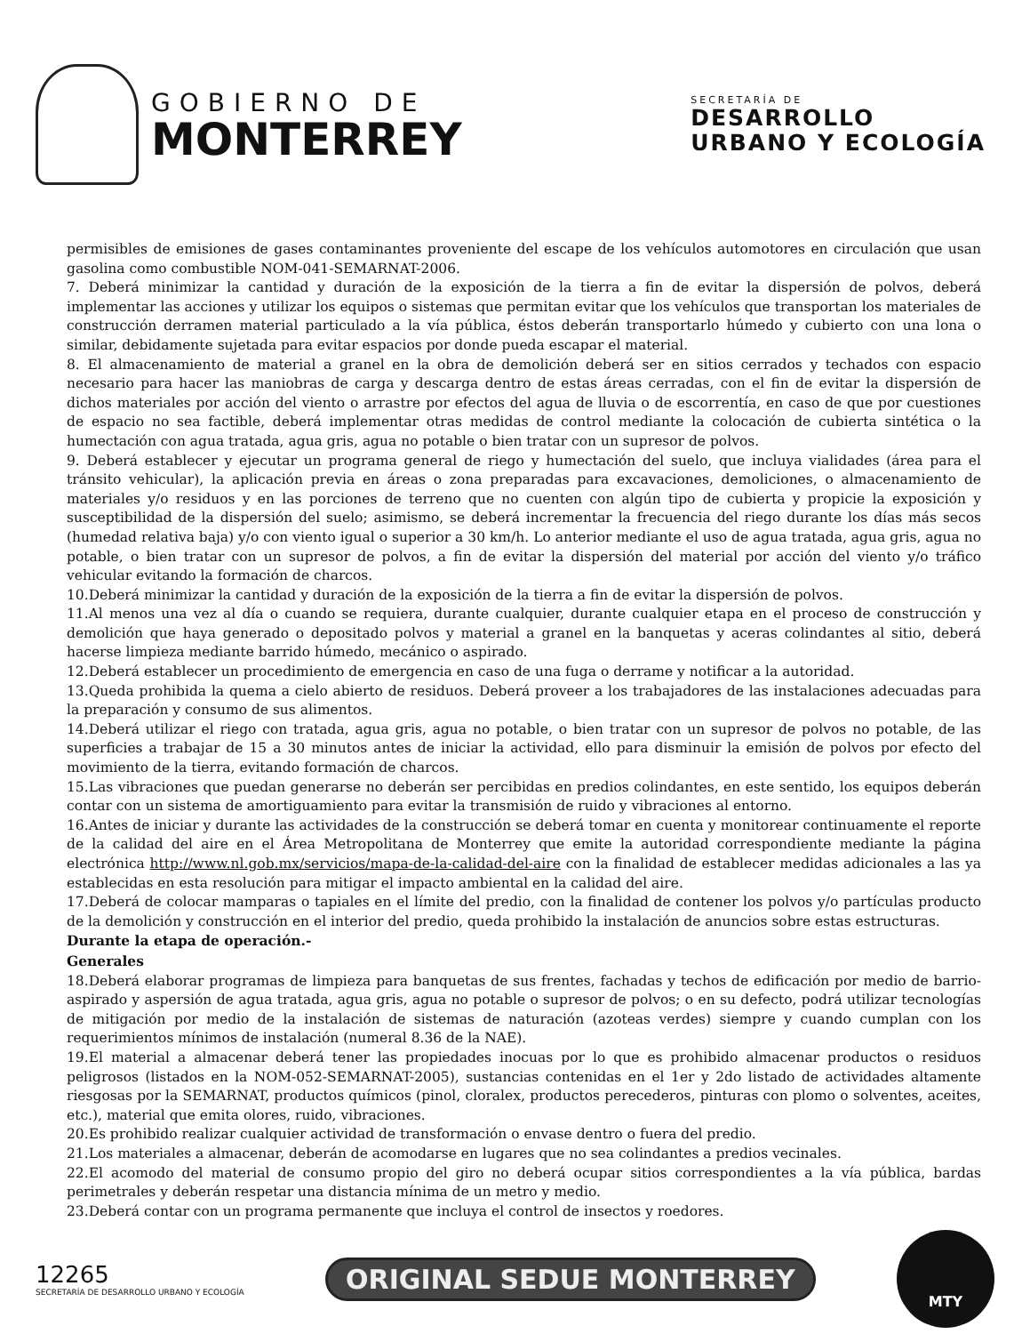GOBIERNO DE
MONTERREY
SECRETARÍA DE
DESARROLLO
URBANO Y ECOLOGÍA
permisibles de emisiones de gases contaminantes proveniente del escape de los vehículos automotores en circulación que usan gasolina como combustible NOM-041-SEMARNAT-2006.
7. Deberá minimizar la cantidad y duración de la exposición de la tierra a fin de evitar la dispersión de polvos, deberá implementar las acciones y utilizar los equipos o sistemas que permitan evitar que los vehículos que transportan los materiales de construcción derramen material particulado a la vía pública, éstos deberán transportarlo húmedo y cubierto con una lona o similar, debidamente sujetada para evitar espacios por donde pueda escapar el material.
8. El almacenamiento de material a granel en la obra de demolición deberá ser en sitios cerrados y techados con espacio necesario para hacer las maniobras de carga y descarga dentro de estas áreas cerradas, con el fin de evitar la dispersión de dichos materiales por acción del viento o arrastre por efectos del agua de lluvia o de escorrentía, en caso de que por cuestiones de espacio no sea factible, deberá implementar otras medidas de control mediante la colocación de cubierta sintética o la humectación con agua tratada, agua gris, agua no potable o bien tratar con un supresor de polvos.
9. Deberá establecer y ejecutar un programa general de riego y humectación del suelo, que incluya vialidades (área para el tránsito vehicular), la aplicación previa en áreas o zona preparadas para excavaciones, demoliciones, o almacenamiento de materiales y/o residuos y en las porciones de terreno que no cuenten con algún tipo de cubierta y propicie la exposición y susceptibilidad de la dispersión del suelo; asimismo, se deberá incrementar la frecuencia del riego durante los días más secos (humedad relativa baja) y/o con viento igual o superior a 30 km/h. Lo anterior mediante el uso de agua tratada, agua gris, agua no potable, o bien tratar con un supresor de polvos, a fin de evitar la dispersión del material por acción del viento y/o tráfico vehicular evitando la formación de charcos.
10.Deberá minimizar la cantidad y duración de la exposición de la tierra a fin de evitar la dispersión de polvos.
11.Al menos una vez al día o cuando se requiera, durante cualquier, durante cualquier etapa en el proceso de construcción y demolición que haya generado o depositado polvos y material a granel en la banquetas y aceras colindantes al sitio, deberá hacerse limpieza mediante barrido húmedo, mecánico o aspirado.
12.Deberá establecer un procedimiento de emergencia en caso de una fuga o derrame y notificar a la autoridad.
13.Queda prohibida la quema a cielo abierto de residuos. Deberá proveer a los trabajadores de las instalaciones adecuadas para la preparación y consumo de sus alimentos.
14.Deberá utilizar el riego con tratada, agua gris, agua no potable, o bien tratar con un supresor de polvos no potable, de las superficies a trabajar de 15 a 30 minutos antes de iniciar la actividad, ello para disminuir la emisión de polvos por efecto del movimiento de la tierra, evitando formación de charcos.
15.Las vibraciones que puedan generarse no deberán ser percibidas en predios colindantes, en este sentido, los equipos deberán contar con un sistema de amortiguamiento para evitar la transmisión de ruido y vibraciones al entorno.
16.Antes de iniciar y durante las actividades de la construcción se deberá tomar en cuenta y monitorear continuamente el reporte de la calidad del aire en el Área Metropolitana de Monterrey que emite la autoridad correspondiente mediante la página electrónica http://www.nl.gob.mx/servicios/mapa-de-la-calidad-del-aire con la finalidad de establecer medidas adicionales a las ya establecidas en esta resolución para mitigar el impacto ambiental en la calidad del aire.
17.Deberá de colocar mamparas o tapiales en el límite del predio, con la finalidad de contener los polvos y/o partículas producto de la demolición y construcción en el interior del predio, queda prohibido la instalación de anuncios sobre estas estructuras.
Durante la etapa de operación.-
Generales
18.Deberá elaborar programas de limpieza para banquetas de sus frentes, fachadas y techos de edificación por medio de barrio-aspirado y aspersión de agua tratada, agua gris, agua no potable o supresor de polvos; o en su defecto, podrá utilizar tecnologías de mitigación por medio de la instalación de sistemas de naturación (azoteas verdes) siempre y cuando cumplan con los requerimientos mínimos de instalación (numeral 8.36 de la NAE).
19.El material a almacenar deberá tener las propiedades inocuas por lo que es prohibido almacenar productos o residuos peligrosos (listados en la NOM-052-SEMARNAT-2005), sustancias contenidas en el 1er y 2do listado de actividades altamente riesgosas por la SEMARNAT, productos químicos (pinol, cloralex, productos perecederos, pinturas con plomo o solventes, aceites, etc.), material que emita olores, ruido, vibraciones.
20.Es prohibido realizar cualquier actividad de transformación o envase dentro o fuera del predio.
21.Los materiales a almacenar, deberán de acomodarse en lugares que no sea colindantes a predios vecinales.
22.El acomodo del material de consumo propio del giro no deberá ocupar sitios correspondientes a la vía pública, bardas perimetrales y deberán respetar una distancia mínima de un metro y medio.
23.Deberá contar con un programa permanente que incluya el control de insectos y roedores.
12265
SECRETARÍA DE DESARROLLO URBANO Y ECOLOGÍA
ORIGINAL SEDUE MONTERREY
MTY